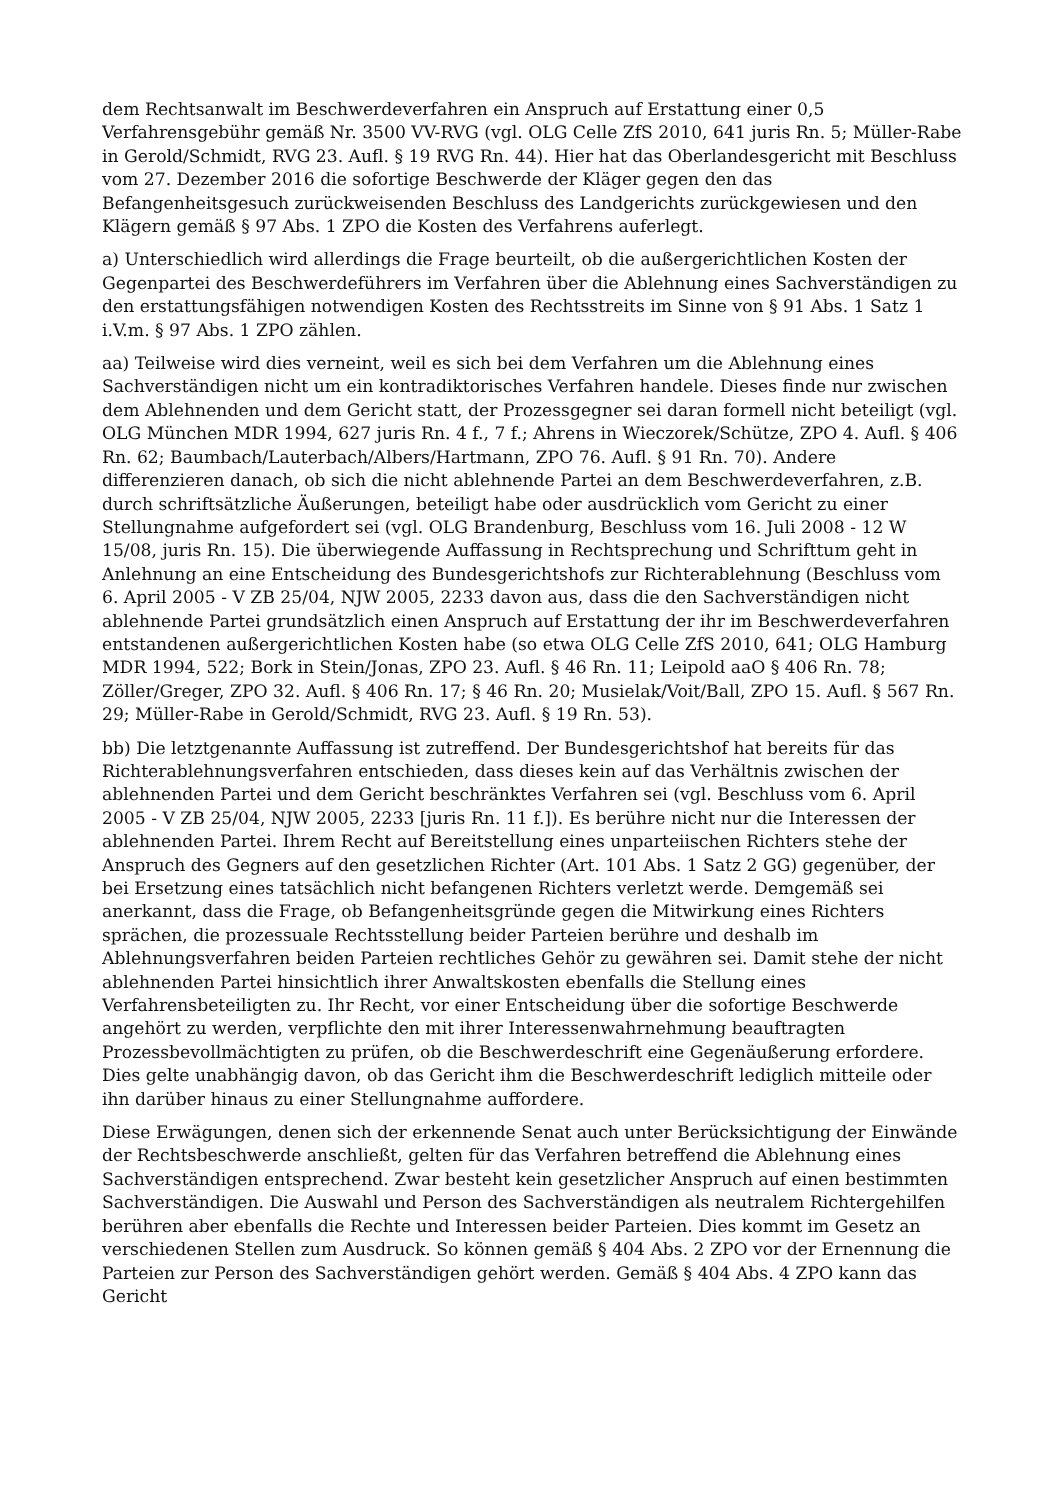dem Rechtsanwalt im Beschwerdeverfahren ein Anspruch auf Erstattung einer 0,5 Verfahrensgebühr gemäß Nr. 3500 VV-RVG (vgl. OLG Celle ZfS 2010, 641 juris Rn. 5; Müller-Rabe in Gerold/Schmidt, RVG 23. Aufl. § 19 RVG Rn. 44). Hier hat das Oberlandesgericht mit Beschluss vom 27. Dezember 2016 die sofortige Beschwerde der Kläger gegen den das Befangenheitsgesuch zurückweisenden Beschluss des Landgerichts zurückgewiesen und den Klägern gemäß § 97 Abs. 1 ZPO die Kosten des Verfahrens auferlegt.
a) Unterschiedlich wird allerdings die Frage beurteilt, ob die außergerichtlichen Kosten der Gegenpartei des Beschwerdeführers im Verfahren über die Ablehnung eines Sachverständigen zu den erstattungsfähigen notwendigen Kosten des Rechtsstreits im Sinne von § 91 Abs. 1 Satz 1 i.V.m. § 97 Abs. 1 ZPO zählen.
aa) Teilweise wird dies verneint, weil es sich bei dem Verfahren um die Ablehnung eines Sachverständigen nicht um ein kontradiktorisches Verfahren handele. Dieses finde nur zwischen dem Ablehnenden und dem Gericht statt, der Prozessgegner sei daran formell nicht beteiligt (vgl. OLG München MDR 1994, 627 juris Rn. 4 f., 7 f.; Ahrens in Wieczorek/Schütze, ZPO 4. Aufl. § 406 Rn. 62; Baumbach/Lauterbach/Albers/Hartmann, ZPO 76. Aufl. § 91 Rn. 70). Andere differenzieren danach, ob sich die nicht ablehnende Partei an dem Beschwerdeverfahren, z.B. durch schriftsätzliche Äußerungen, beteiligt habe oder ausdrücklich vom Gericht zu einer Stellungnahme aufgefordert sei (vgl. OLG Brandenburg, Beschluss vom 16. Juli 2008 - 12 W 15/08, juris Rn. 15). Die überwiegende Auffassung in Rechtsprechung und Schrifttum geht in Anlehnung an eine Entscheidung des Bundesgerichtshofs zur Richterablehnung (Beschluss vom 6. April 2005 - V ZB 25/04, NJW 2005, 2233 davon aus, dass die den Sachverständigen nicht ablehnende Partei grundsätzlich einen Anspruch auf Erstattung der ihr im Beschwerdeverfahren entstandenen außergerichtlichen Kosten habe (so etwa OLG Celle ZfS 2010, 641; OLG Hamburg MDR 1994, 522; Bork in Stein/Jonas, ZPO 23. Aufl. § 46 Rn. 11; Leipold aaO § 406 Rn. 78; Zöller/Greger, ZPO 32. Aufl. § 406 Rn. 17; § 46 Rn. 20; Musielak/Voit/Ball, ZPO 15. Aufl. § 567 Rn. 29; Müller-Rabe in Gerold/Schmidt, RVG 23. Aufl. § 19 Rn. 53).
bb) Die letztgenannte Auffassung ist zutreffend. Der Bundesgerichtshof hat bereits für das Richterablehnungsverfahren entschieden, dass dieses kein auf das Verhältnis zwischen der ablehnenden Partei und dem Gericht beschränktes Verfahren sei (vgl. Beschluss vom 6. April 2005 - V ZB 25/04, NJW 2005, 2233 [juris Rn. 11 f.]). Es berühre nicht nur die Interessen der ablehnenden Partei. Ihrem Recht auf Bereitstellung eines unparteiischen Richters stehe der Anspruch des Gegners auf den gesetzlichen Richter (Art. 101 Abs. 1 Satz 2 GG) gegenüber, der bei Ersetzung eines tatsächlich nicht befangenen Richters verletzt werde. Demgemäß sei anerkannt, dass die Frage, ob Befangenheitsgründe gegen die Mitwirkung eines Richters sprächen, die prozessuale Rechtsstellung beider Parteien berühre und deshalb im Ablehnungsverfahren beiden Parteien rechtliches Gehör zu gewähren sei. Damit stehe der nicht ablehnenden Partei hinsichtlich ihrer Anwaltskosten ebenfalls die Stellung eines Verfahrensbeteiligten zu. Ihr Recht, vor einer Entscheidung über die sofortige Beschwerde angehört zu werden, verpflichte den mit ihrer Interessenwahrnehmung beauftragten Prozessbevollmächtigten zu prüfen, ob die Beschwerdeschrift eine Gegenäußerung erfordere. Dies gelte unabhängig davon, ob das Gericht ihm die Beschwerdeschrift lediglich mitteile oder ihn darüber hinaus zu einer Stellungnahme auffordere.
Diese Erwägungen, denen sich der erkennende Senat auch unter Berücksichtigung der Einwände der Rechtsbeschwerde anschließt, gelten für das Verfahren betreffend die Ablehnung eines Sachverständigen entsprechend. Zwar besteht kein gesetzlicher Anspruch auf einen bestimmten Sachverständigen. Die Auswahl und Person des Sachverständigen als neutralem Richtergehilfen berühren aber ebenfalls die Rechte und Interessen beider Parteien. Dies kommt im Gesetz an verschiedenen Stellen zum Ausdruck. So können gemäß § 404 Abs. 2 ZPO vor der Ernennung die Parteien zur Person des Sachverständigen gehört werden. Gemäß § 404 Abs. 4 ZPO kann das Gericht